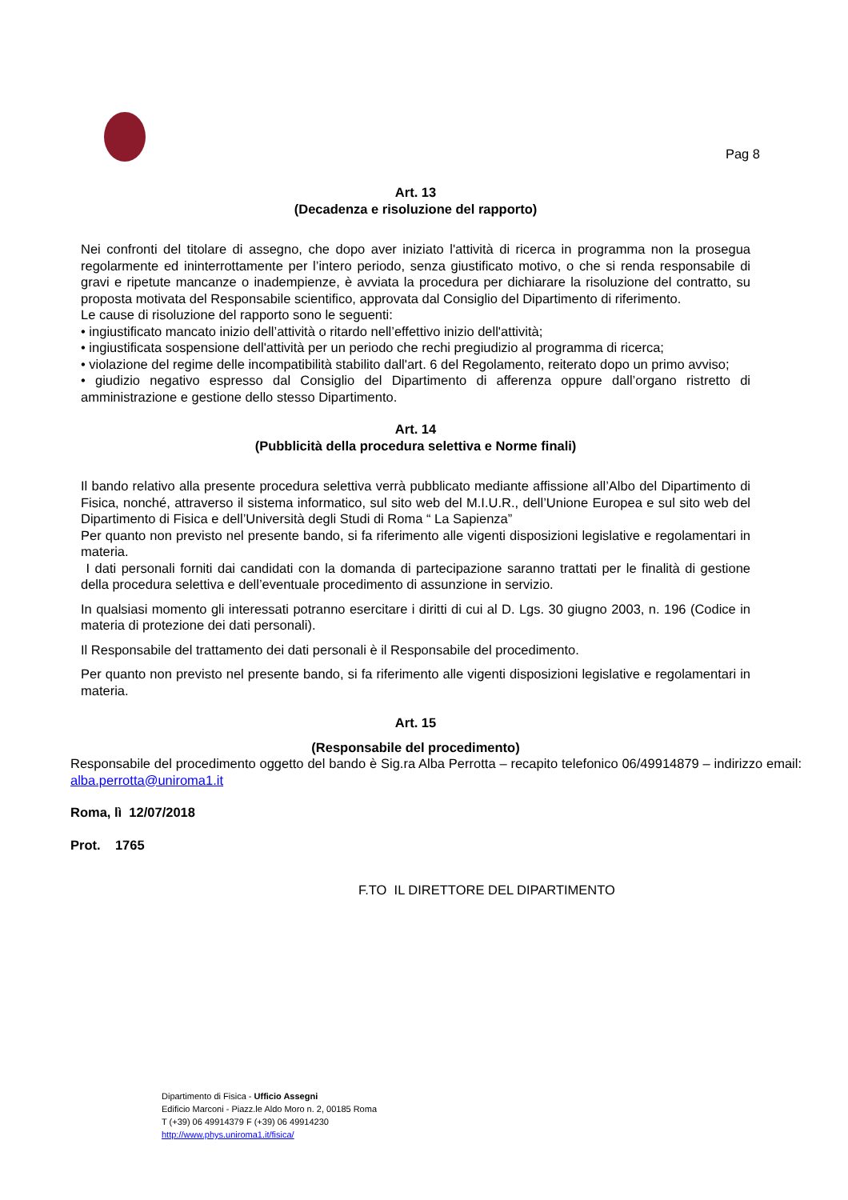Pag 8
Art. 13
(Decadenza e risoluzione del rapporto)
Nei confronti del titolare di assegno, che dopo aver iniziato l'attività di ricerca in programma non la prosegua regolarmente ed ininterrottamente per l’intero periodo, senza giustificato motivo, o che si renda responsabile di gravi e ripetute mancanze o inadempienze, è avviata la procedura per dichiarare la risoluzione del contratto, su proposta motivata del Responsabile scientifico, approvata dal Consiglio del Dipartimento di riferimento.
Le cause di risoluzione del rapporto sono le seguenti:
• ingiustificato mancato inizio dell’attività o ritardo nell’effettivo inizio dell'attività;
• ingiustificata sospensione dell'attività per un periodo che rechi pregiudizio al programma di ricerca;
• violazione del regime delle incompatibilità stabilito dall'art. 6 del Regolamento, reiterato dopo un primo avviso;
• giudizio negativo espresso dal Consiglio del Dipartimento di afferenza oppure dall’organo ristretto di amministrazione e gestione dello stesso Dipartimento.
Art. 14
(Pubblicità della procedura selettiva e Norme finali)
Il bando relativo alla presente procedura selettiva verrà pubblicato mediante affissione all’Albo del Dipartimento di Fisica, nonché, attraverso il sistema informatico, sul sito web del M.I.U.R., dell’Unione Europea e sul sito web del Dipartimento di Fisica e dell’Università degli Studi di Roma “ La Sapienza”
Per quanto non previsto nel presente bando, si fa riferimento alle vigenti disposizioni legislative e regolamentari in materia.
I dati personali forniti dai candidati con la domanda di partecipazione saranno trattati per le finalità di gestione della procedura selettiva e dell’eventuale procedimento di assunzione in servizio.
In qualsiasi momento gli interessati potranno esercitare i diritti di cui al D. Lgs. 30 giugno 2003, n. 196 (Codice in materia di protezione dei dati personali).
Il Responsabile del trattamento dei dati personali è il Responsabile del procedimento.
Per quanto non previsto nel presente bando, si fa riferimento alle vigenti disposizioni legislative e regolamentari in materia.
Art. 15
(Responsabile del procedimento)
Responsabile del procedimento oggetto del bando è Sig.ra Alba Perrotta – recapito telefonico 06/49914879 – indirizzo email: alba.perrotta@uniroma1.it
Roma, lì 12/07/2018
Prot. 1765
F.TO IL DIRETTORE DEL DIPARTIMENTO
Dipartimento di Fisica - Ufficio Assegni
Edificio Marconi - Piazz.le Aldo Moro n. 2, 00185 Roma
T (+39) 06 49914379 F (+39) 06 49914230
http://www.phys.uniroma1.it/fisica/